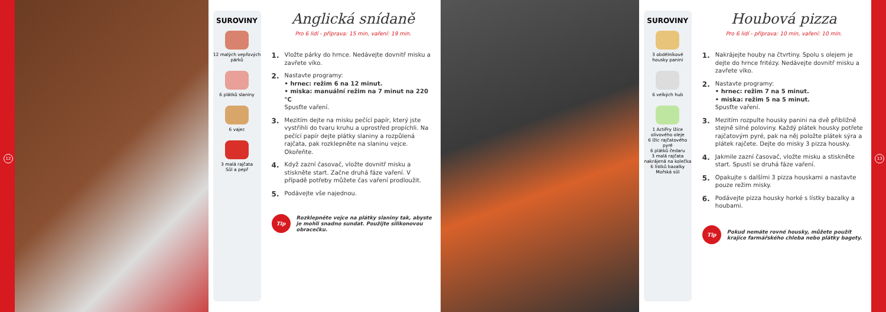12
SUROVINY
12 malých vepřových párků
6 plátků slaniny
6 vajec
3 malá rajčata
Sůl a pepř
Anglická snídaně
Pro 6 lidí - příprava: 15 min, vaření: 19 min.
1. Vložte párky do hrnce. Nedávejte dovnitř misku a zavřete víko.
2. Nastavte programy:
• hrnec: režim 6 na 12 minut.
• miska: manuální režim na 7 minut na 220 °C
Spusťte vaření.
3. Mezitím dejte na misku pečící papír, který jste vystřihli do tvaru kruhu a uprostřed propíchli. Na pečící papír dejte plátky slaniny a rozpůlená rajčata, pak rozklepněte na slaninu vejce. Okořeňte.
4. Když zazní časovač, vložte dovnitř misku a stiskněte start. Začne druhá fáze vaření. V případě potřeby můžete čas vaření prodloužit.
5. Podávejte vše najednou.
Tip
Rozklepněte vejce na plátky slaniny tak, abyste je mohli snadno sundat. Použijte silikonovou obracečku.
SUROVINY
3 obdélníkové housky panini
6 velkých hub
1 ActiFry lžíce olivového oleje
6 lžic rajčatového pyré
6 plátků čedaru
3 malá rajčata nakrájená na kolečka
6 lístků bazalky
Mořská sůl
Houbová pizza
Pro 6 lidí - příprava: 10 min, vaření: 10 min.
1. Nakrájejte houby na čtvrtiny. Spolu s olejem je dejte do hrnce fritézy. Nedávejte dovnitř misku a zavřete víko.
2. Nastavte programy:
• hrnec: režim 7 na 5 minut.
• miska: režim 5 na 5 minut.
Spusťte vaření.
3. Mezitím rozpulte housky panini na dvě přibližně stejně silné poloviny. Každý plátek housky potřete rajčatovým pyré, pak na něj položte plátek sýra a plátek rajčete. Dejte do misky 3 pizza housky.
4. Jakmile zazní časovač, vložte misku a stiskněte start. Spustí se druhá fáze vaření.
5. Opakujte s dalšími 3 pizza houskami a nastavte pouze režim misky.
6. Podávejte pizza housky horké s lístky bazalky a houbami.
Tip
Pokud nemáte rovné housky, můžete použít krajíce farmářského chleba nebo plátky bagety.
13